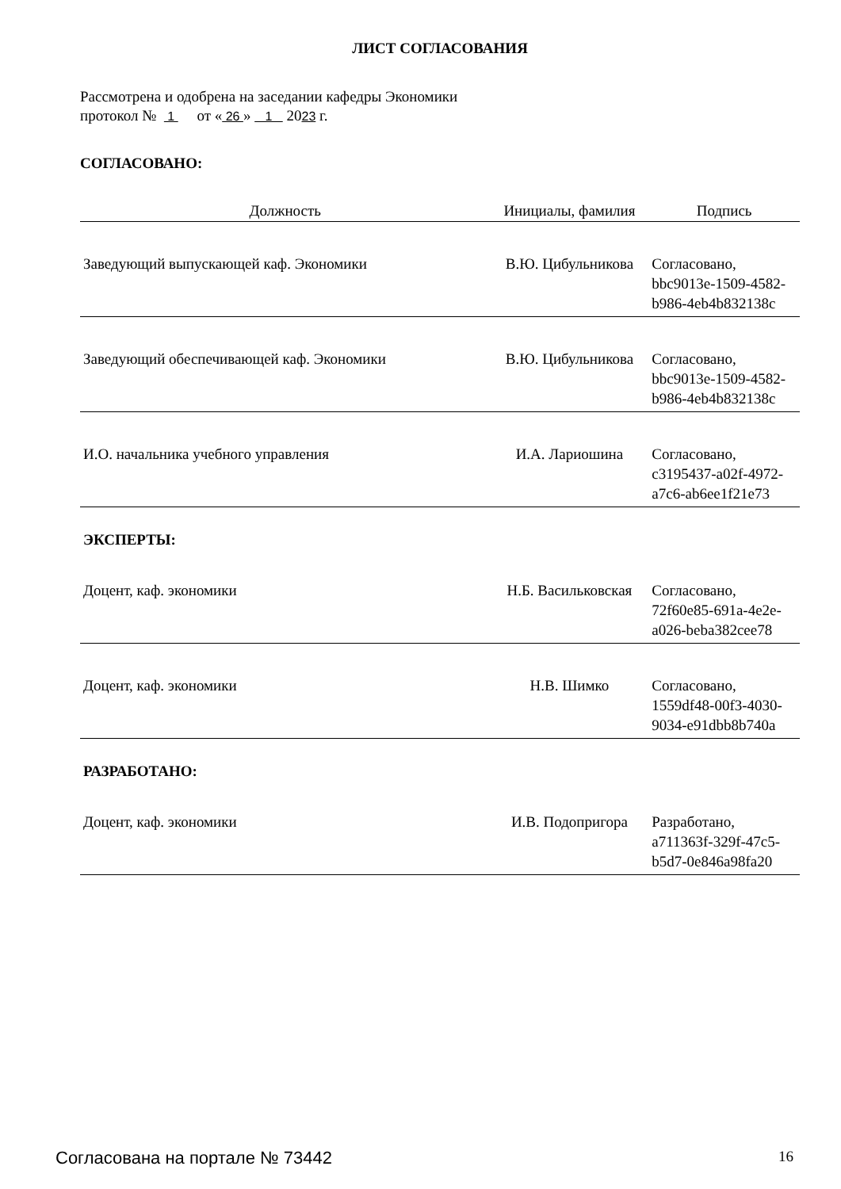ЛИСТ СОГЛАСОВАНИЯ
Рассмотрена и одобрена на заседании кафедры Экономики
протокол № 1 от « 26 » 1 2023 г.
СОГЛАСОВАНО:
| Должность | Инициалы, фамилия | Подпись |
| --- | --- | --- |
| Заведующий выпускающей каф. Экономики | В.Ю. Цибульникова | Согласовано, bbc9013e-1509-4582- b986-4eb4b832138c |
| Заведующий обеспечивающей каф. Экономики | В.Ю. Цибульникова | Согласовано, bbc9013e-1509-4582- b986-4eb4b832138c |
| И.О. начальника учебного управления | И.А. Лариошина | Согласовано, c3195437-a02f-4972- a7c6-ab6ee1f21e73 |
ЭКСПЕРТЫ:
| Доцент, каф. экономики | Н.Б. Васильковская | Согласовано, 72f60e85-691a-4e2e- a026-beba382cee78 |
| Доцент, каф. экономики | Н.В. Шимко | Согласовано, 1559df48-00f3-4030- 9034-e91dbb8b740a |
РАЗРАБОТАНО:
| Доцент, каф. экономики | И.В. Подопригора | Разработано, a711363f-329f-47c5- b5d7-0e846a98fa20 |
Согласована на портале № 73442 16